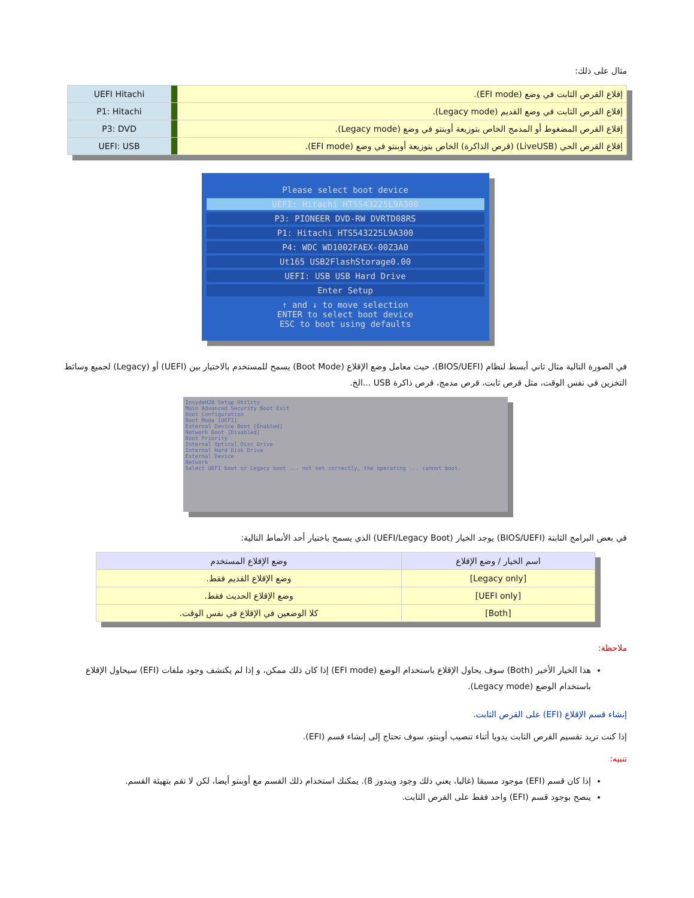مثال على ذلك:
| إقلاع القرص الثابت في وضع (EFI mode). | | UEFI Hitachi |
| إقلاع القرص الثابت في وضع القديم (Legacy mode). | | P1: Hitachi |
| إقلاع القرص المضغوط أو المدمج الخاص بتوزيعة أوبنتو في وضع (Legacy mode). | | P3: DVD |
| إقلاع القرص الحي (LiveUSB) (قرص الذاكرة) الخاص بتوزيعة أوبنتو في وضع (EFI mode). | | UEFI: USB |
Please select boot device
UEFI: Hitachi HTS543225L9A300
P3: PIONEER DVD-RW DVRTD08RS
P1: Hitachi HTS543225L9A300
P4: WDC WD1002FAEX-00Z3A0
Ut165 USB2FlashStorage0.00
UEFI: USB USB Hard Drive
Enter Setup
↑ and ↓ to move selection
ENTER to select boot device
ESC to boot using defaults
في الصورة التالية مثال ثاني أبسط لنظام (BIOS/UEFI)، حيث معامل وضع الإقلاع (Boot Mode) يسمح للمستخدم بالاختيار بين (UEFI) أو (Legacy) لجميع وسائط التخزين في نفس الوقت، مثل قرص ثابت، قرص مدمج، قرص ذاكرة USB ...الخ.
InsydeH20 Setup Utility
Main Advanced Security Boot Exit
Boot Configuration
Boot Mode [UEFI]
External Device Boot [Enabled]
Network Boot [Disabled]
Boot Priority
Internal Optical Disc Drive
Internal Hard Disk Drive
External Device
Network
Select UEFI boot or Legacy boot ... not set correctly, the operating ... cannot boot.
في بعض البرامج الثابتة (BIOS/UEFI) يوجد الخيار (UEFI/Legacy Boot) الذي يسمح باختيار أحد الأنماط التالية:
| اسم الخيار / وضع الإقلاع | وضع الإقلاع المستخدم |
| [Legacy only] | وضع الإقلاع القديم فقط. |
| [UEFI only] | وضع الإقلاع الحديث فقط. |
| [Both] | كلا الوضعين في الإقلاع في نفس الوقت. |
ملاحظة:
هذا الخيار الأخير (Both) سوف يحاول الإقلاع باستخدام الوضع (EFI mode) إذا كان ذلك ممكن، و إذا لم يكتشف وجود ملفات (EFI) سيحاول الإقلاع باستخدام الوضع (Legacy mode).
إنشاء قسم الإقلاع (EFI) على القرص الثابت.
إذا كنت تريد تقسيم القرص الثابت يدويا أثناء تنصيب أوبنتو، سوف تحتاج إلى إنشاء قسم (EFI).
تنبيه:
إذا كان قسم (EFI) موجود مسبقا (غالبا، يعني ذلك وجود ويندوز 8). يمكنك استخدام ذلك القسم مع أوبنتو أيضا، لكن لا تقم بتهيئة القسم.
ينصح بوجود قسم (EFI) واحد فقط على القرص الثابت.